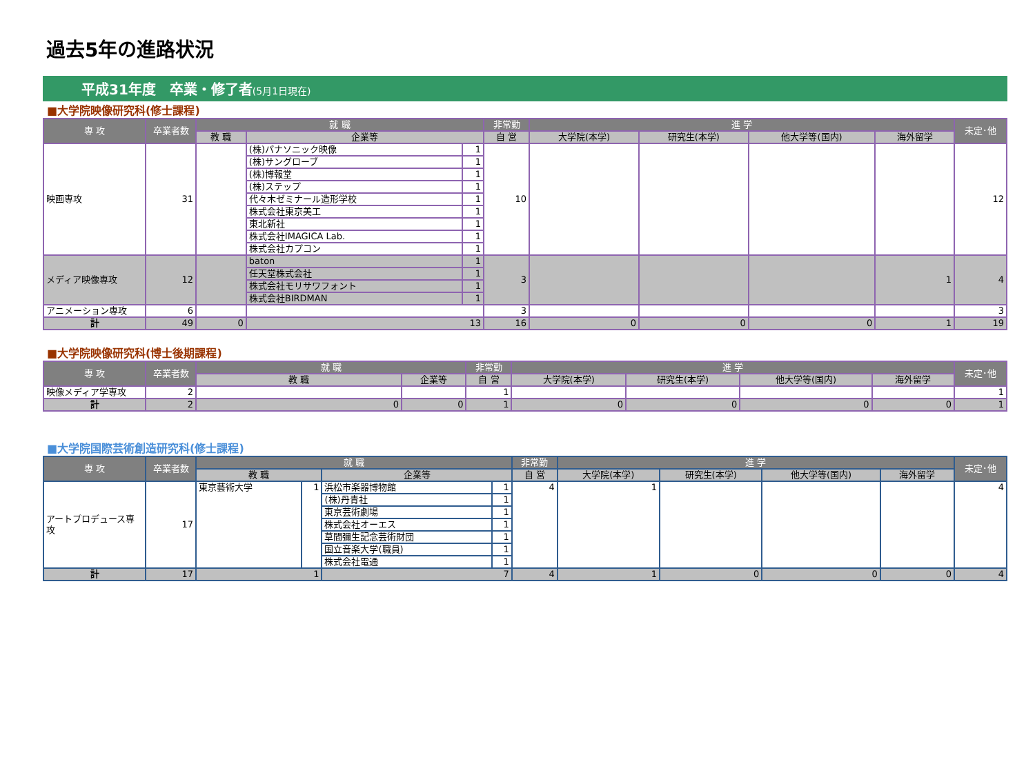過去5年の進路状況
平成31年度　卒業・修了者(5月1日現在)
■大学院映像研究科(修士課程)
| 専 攻 | 卒業者数 | 就 職 | | | 非常勤 | 進 学 | | | | 未定･他 |
| --- | --- | --- | --- | --- | --- | --- | --- | --- | --- | --- |
| | | 教 職 | 企業等 | | 自 営 | 大学院(本学) | 研究生(本学) | 他大学等(国内) | 海外留学 | |
| 映画専攻 | 31 | | (株)パナソニック映像 | 1 | 10 | | | | | 12 |
| | | | (株)サングローブ | 1 | | | | | | |
| | | | (株)博報堂 | 1 | | | | | | |
| | | | (株)ステップ | 1 | | | | | | |
| | | | 代々木ゼミナール造形学校 | 1 | | | | | | |
| | | | 株式会社東京美工 | 1 | | | | | | |
| | | | 東北新社 | 1 | | | | | | |
| | | | 株式会社IMAGICA Lab. | 1 | | | | | | |
| | | | 株式会社カプコン | 1 | | | | | | |
| メディア映像専攻 | 12 | | baton | 1 | 3 | | | | 1 | 4 |
| | | | 任天堂株式会社 | 1 | | | | | | |
| | | | 株式会社モリサワフォント | 1 | | | | | | |
| | | | 株式会社BIRDMAN | 1 | | | | | | |
| アニメーション専攻 | 6 | | | | 3 | | | | | 3 |
| 計 | 49 | 0 | 13 | | 16 | 0 | 0 | 0 | 1 | 19 |
■大学院映像研究科(博士後期課程)
| 専 攻 | 卒業者数 | 就 職 | | 非常勤 | 進 学 | | | | 未定･他 |
| --- | --- | --- | --- | --- | --- | --- | --- | --- | --- |
| | | 教 職 | 企業等 | 自 営 | 大学院(本学) | 研究生(本学) | 他大学等(国内) | 海外留学 | |
| 映像メディア学専攻 | 2 | | | 1 | | | | | 1 |
| 計 | 2 | 0 | 0 | 1 | 0 | 0 | 0 | 0 | 1 |
■大学院国際芸術創造研究科(修士課程)
| 専 攻 | 卒業者数 | 就 職 | | | | 非常勤 | 進 学 | | | | 未定･他 |
| --- | --- | --- | --- | --- | --- | --- | --- | --- | --- | --- | --- |
| | | 教 職 | | 企業等 | | 自 営 | 大学院(本学) | 研究生(本学) | 他大学等(国内) | 海外留学 | |
| アートプロデュース専攻 | 17 | 東京藝術大学 | 1 | 浜松市楽器博物館 | 1 | 4 | 1 | | | | 4 |
| | | | | (株)丹青社 | 1 | | | | | | |
| | | | | 東京芸術劇場 | 1 | | | | | | |
| | | | | 株式会社オーエス | 1 | | | | | | |
| | | | | 草間彌生記念芸術財団 | 1 | | | | | | |
| | | | | 国立音楽大学(職員) | 1 | | | | | | |
| | | | | 株式会社電通 | 1 | | | | | | |
| 計 | 17 | 1 | | 7 | | 4 | 1 | 0 | 0 | 0 | 4 |